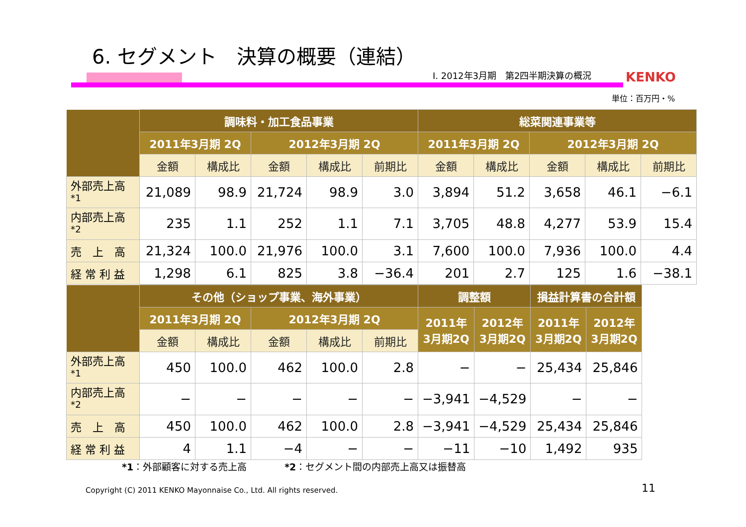6. セグメント　決算の概要（連結）
Ⅰ. 2012年3月期　第2四半期決算の概況
KENKO
単位：百万円・%
| | 調味料・加工食品事業 | | | | | 総菜関連事業等 | | | | |
| --- | --- | --- | --- | --- | --- | --- | --- | --- | --- | --- |
| | 2011年3月期 2Q | | 2012年3月期 2Q | | | 2011年3月期 2Q | | 2012年3月期 2Q | | |
| | 金額 | 構成比 | 金額 | 構成比 | 前期比 | 金額 | 構成比 | 金額 | 構成比 | 前期比 |
| 外部売上高<sup>*1</sup> | 21,089 | 98.9 | 21,724 | 98.9 | 3.0 | 3,894 | 51.2 | 3,658 | 46.1 | −6.1 |
| 内部売上高<sup>*2</sup> | 235 | 1.1 | 252 | 1.1 | 7.1 | 3,705 | 48.8 | 4,277 | 53.9 | 15.4 |
| 売 上 高 | 21,324 | 100.0 | 21,976 | 100.0 | 3.1 | 7,600 | 100.0 | 7,936 | 100.0 | 4.4 |
| 経 常 利 益 | 1,298 | 6.1 | 825 | 3.8 | −36.4 | 201 | 2.7 | 125 | 1.6 | −38.1 |
| | その他（ショップ事業、海外事業） | | | | | 調整額 | | 損益計算書の合計額 | |
| --- | --- | --- | --- | --- | --- | --- | --- | --- | --- |
| | 2011年3月期 2Q | | 2012年3月期 2Q | | | 2011年 3月期2Q | 2012年 3月期2Q | 2011年 3月期2Q | 2012年 3月期2Q |
| | 金額 | 構成比 | 金額 | 構成比 | 前期比 | | | | |
| 外部売上高<sup>*1</sup> | 450 | 100.0 | 462 | 100.0 | 2.8 | − | − | 25,434 | 25,846 |
| 内部売上高<sup>*2</sup> | − | − | − | − | − | −3,941 | −4,529 | − | − |
| 売 上 高 | 450 | 100.0 | 462 | 100.0 | 2.8 | −3,941 | −4,529 | 25,434 | 25,846 |
| 経 常 利 益 | 4 | 1.1 | −4 | − | − | −11 | −10 | 1,492 | 935 |
*1：外部顧客に対する売上高　　　　*2：セグメント間の内部売上高又は振替高
Copyright (C) 2011 KENKO Mayonnaise Co., Ltd. All rights reserved.
11